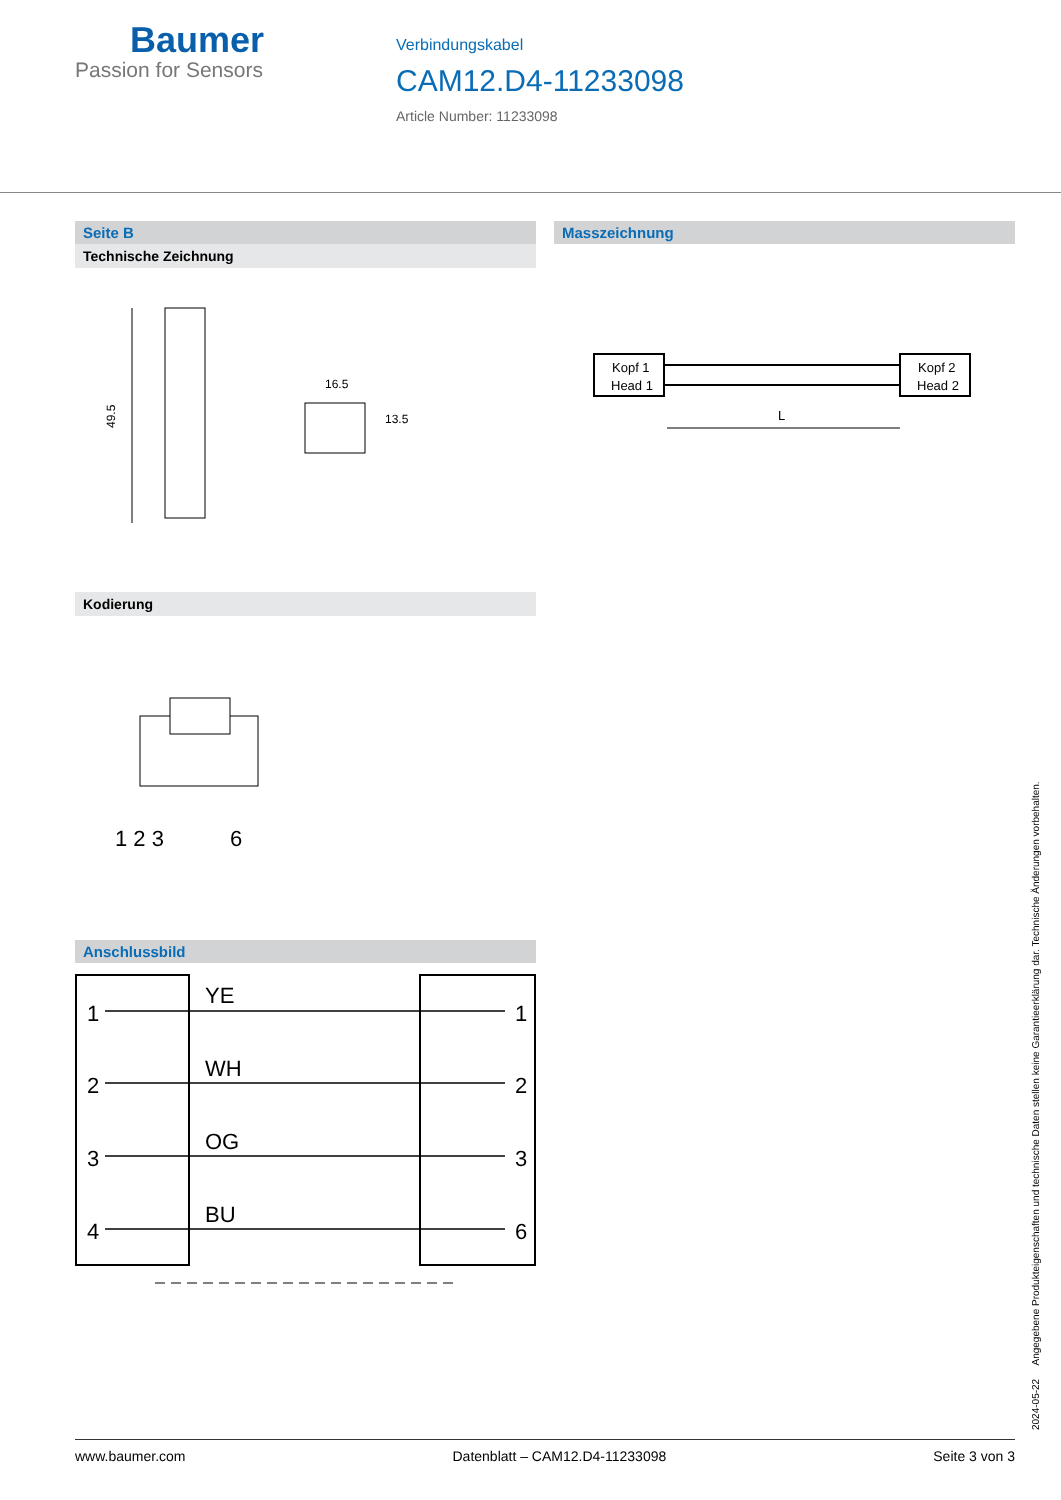Baumer
Passion for Sensors
Verbindungskabel
CAM12.D4-11233098
Article Number: 11233098
Seite B
Technische Zeichnung
49.5
16.5
13.5
Kodierung
1 2 3
6
Anschlussbild
1
2
3
4
1
2
3
6
YE
WH
OG
BU
Masszeichnung
Kopf 1
Head 1
Kopf 2
Head 2
L
2024-05-22 Angegebene Produkteigenschaften und technische Daten stellen keine Garantieerklärung dar. Technische Änderungen vorbehalten.
www.baumer.com Datenblatt – CAM12.D4-11233098 Seite 3 von 3